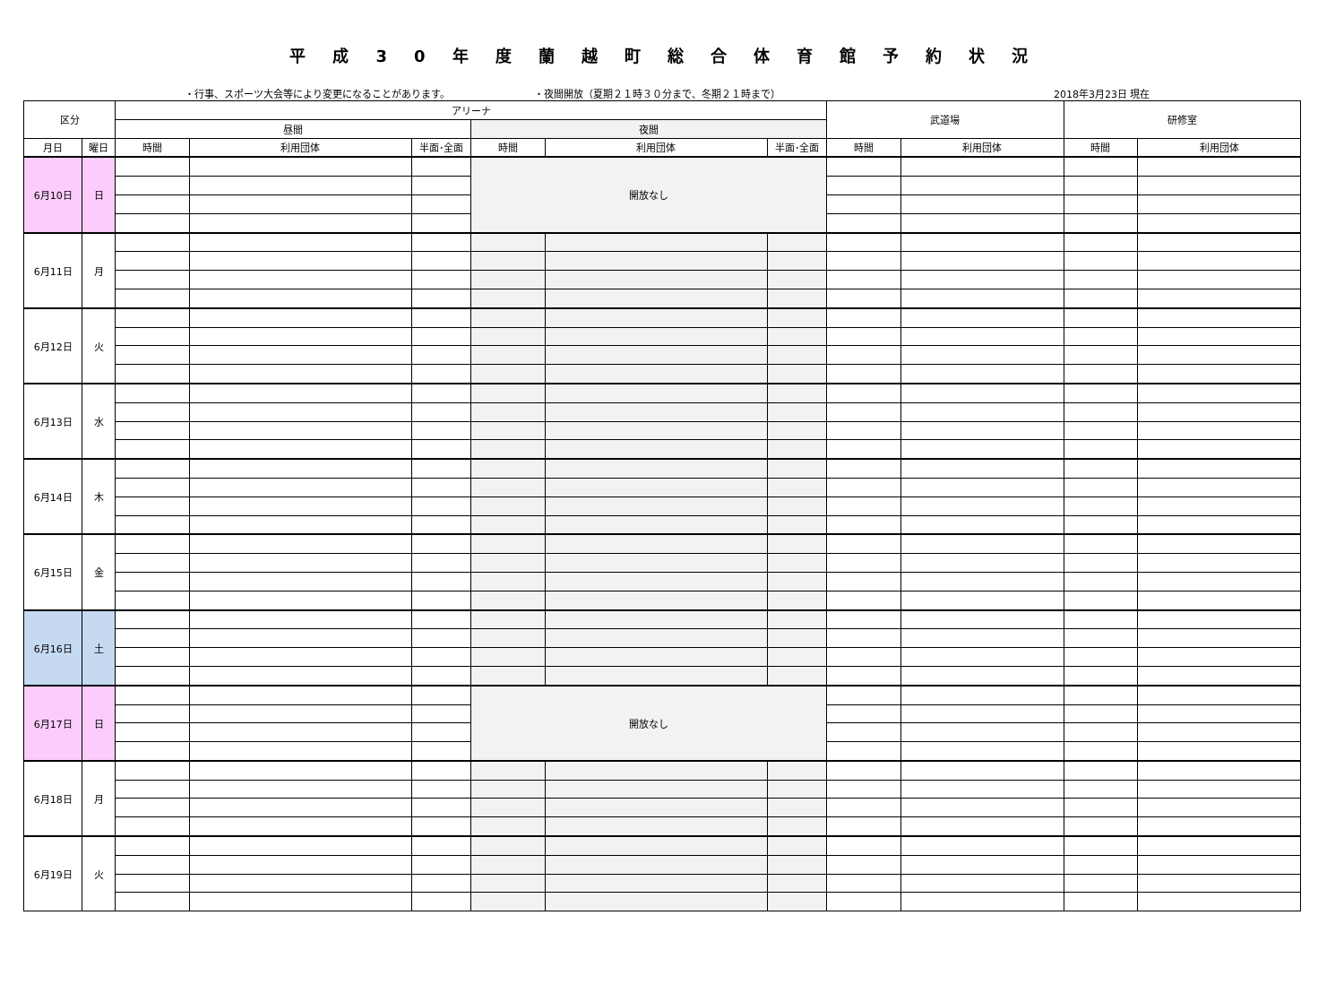平成30年度蘭越町総合体育館予約状況
・行事、スポーツ大会等により変更になることがあります。 ・夜間開放（夏期２１時３０分まで、冬期２１時まで） 2018年3月23日 現在
| 区分 | | アリーナ | | | | | | 武道場 | | 研修室 | |
| --- | --- | --- | --- | --- | --- | --- | --- | --- | --- | --- | --- |
| | | 昼間 | | | 夜間 | | | | | | |
| 月日 | 曜日 | 時間 | 利用団体 | 半面･全面 | 時間 | 利用団体 | 半面･全面 | 時間 | 利用団体 | 時間 | 利用団体 |
| 6月10日 | 日 | | | | 開放なし | | | | | | |
| 6月11日 | 月 | | | | | | | | | | |
| 6月12日 | 火 | | | | | | | | | | |
| 6月13日 | 水 | | | | | | | | | | |
| 6月14日 | 木 | | | | | | | | | | |
| 6月15日 | 金 | | | | | | | | | | |
| 6月16日 | 土 | | | | | | | | | | |
| 6月17日 | 日 | | | | 開放なし | | | | | | |
| 6月18日 | 月 | | | | | | | | | | |
| 6月19日 | 火 | | | | | | | | | | |